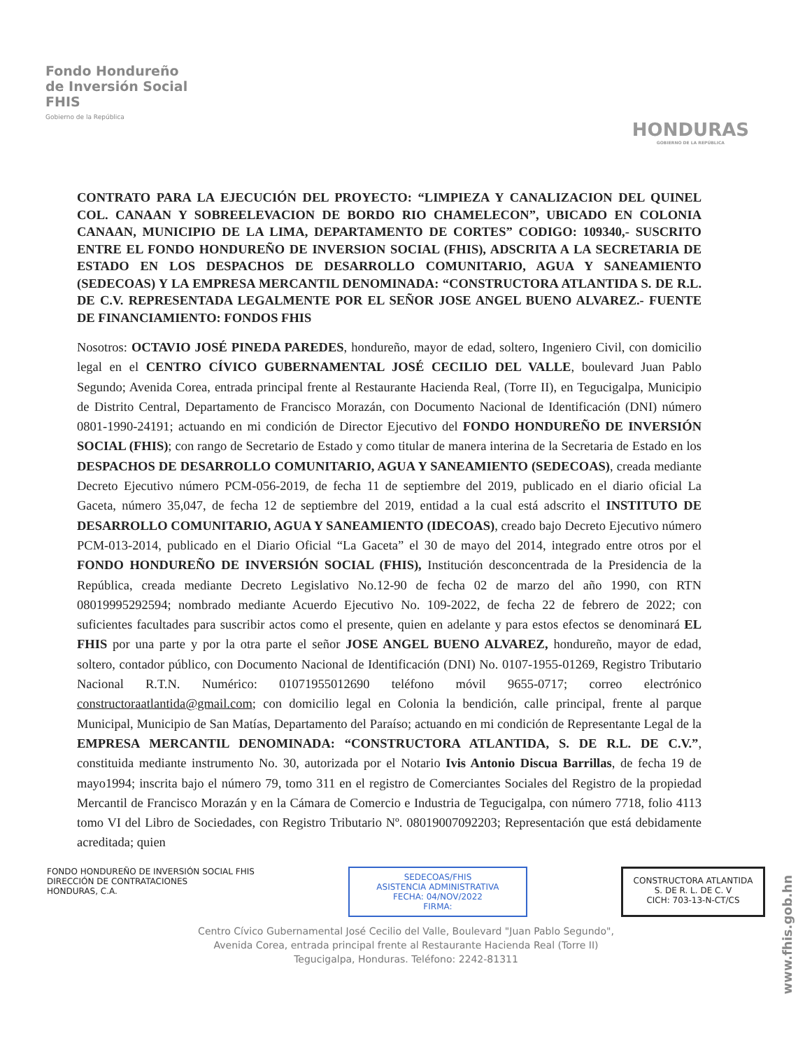Fondo Hondureño
de Inversión Social
FHIS
Gobierno de la República
HONDURAS
GOBIERNO DE LA REPÚBLICA
CONTRATO PARA LA EJECUCIÓN DEL PROYECTO: “LIMPIEZA Y CANALIZACION DEL QUINEL COL. CANAAN Y SOBREELEVACION DE BORDO RIO CHAMELECON”, UBICADO EN COLONIA CANAAN, MUNICIPIO DE LA LIMA, DEPARTAMENTO DE CORTES” CODIGO: 109340,- SUSCRITO ENTRE EL FONDO HONDUREÑO DE INVERSION SOCIAL (FHIS), ADSCRITA A LA SECRETARIA DE ESTADO EN LOS DESPACHOS DE DESARROLLO COMUNITARIO, AGUA Y SANEAMIENTO (SEDECOAS) Y LA EMPRESA MERCANTIL DENOMINADA: “CONSTRUCTORA ATLANTIDA S. DE R.L. DE C.V. REPRESENTADA LEGALMENTE POR EL SEÑOR JOSE ANGEL BUENO ALVAREZ.- FUENTE DE FINANCIAMIENTO: FONDOS FHIS
Nosotros: OCTAVIO JOSÉ PINEDA PAREDES, hondureño, mayor de edad, soltero, Ingeniero Civil, con domicilio legal en el CENTRO CÍVICO GUBERNAMENTAL JOSÉ CECILIO DEL VALLE, boulevard Juan Pablo Segundo; Avenida Corea, entrada principal frente al Restaurante Hacienda Real, (Torre II), en Tegucigalpa, Municipio de Distrito Central, Departamento de Francisco Morazán, con Documento Nacional de Identificación (DNI) número 0801-1990-24191; actuando en mi condición de Director Ejecutivo del FONDO HONDUREÑO DE INVERSIÓN SOCIAL (FHIS); con rango de Secretario de Estado y como titular de manera interina de la Secretaria de Estado en los DESPACHOS DE DESARROLLO COMUNITARIO, AGUA Y SANEAMIENTO (SEDECOAS), creada mediante Decreto Ejecutivo número PCM-056-2019, de fecha 11 de septiembre del 2019, publicado en el diario oficial La Gaceta, número 35,047, de fecha 12 de septiembre del 2019, entidad a la cual está adscrito el INSTITUTO DE DESARROLLO COMUNITARIO, AGUA Y SANEAMIENTO (IDECOAS), creado bajo Decreto Ejecutivo número PCM-013-2014, publicado en el Diario Oficial “La Gaceta” el 30 de mayo del 2014, integrado entre otros por el FONDO HONDUREÑO DE INVERSIÓN SOCIAL (FHIS), Institución desconcentrada de la Presidencia de la República, creada mediante Decreto Legislativo No.12-90 de fecha 02 de marzo del año 1990, con RTN 08019995292594; nombrado mediante Acuerdo Ejecutivo No. 109-2022, de fecha 22 de febrero de 2022; con suficientes facultades para suscribir actos como el presente, quien en adelante y para estos efectos se denominará EL FHIS por una parte y por la otra parte el señor JOSE ANGEL BUENO ALVAREZ, hondureño, mayor de edad, soltero, contador público, con Documento Nacional de Identificación (DNI) No. 0107-1955-01269, Registro Tributario Nacional R.T.N. Numérico: 01071955012690 teléfono móvil 9655-0717; correo electrónico constructoraatlantida@gmail.com; con domicilio legal en Colonia la bendición, calle principal, frente al parque Municipal, Municipio de San Matías, Departamento del Paraíso; actuando en mi condición de Representante Legal de la EMPRESA MERCANTIL DENOMINADA: “CONSTRUCTORA ATLANTIDA, S. DE R.L. DE C.V.”, constituida mediante instrumento No. 30, autorizada por el Notario Ivis Antonio Discua Barrillas, de fecha 19 de mayo1994; inscrita bajo el número 79, tomo 311 en el registro de Comerciantes Sociales del Registro de la propiedad Mercantil de Francisco Morazán y en la Cámara de Comercio e Industria de Tegucigalpa, con número 7718, folio 4113 tomo VI del Libro de Sociedades, con Registro Tributario Nº. 08019007092203; Representación que está debidamente acreditada; quien
FONDO HONDUREÑO DE INVERSIÓN SOCIAL FHIS
DIRECCIÓN DE CONTRATACIONES
HONDURAS, C.A.
SEDECOAS/FHIS
ASISTENCIA ADMINISTRATIVA
FECHA: 04/NOV/2022
FIRMA:
CONSTRUCTORA ATLANTIDA
S. DE R. L. DE C. V
CICH: 703-13-N-CT/CS
Centro Cívico Gubernamental José Cecilio del Valle, Boulevard "Juan Pablo Segundo",
Avenida Corea, entrada principal frente al Restaurante Hacienda Real (Torre II)
Tegucigalpa, Honduras. Teléfono: 2242-81311
www.fhis.gob.hn